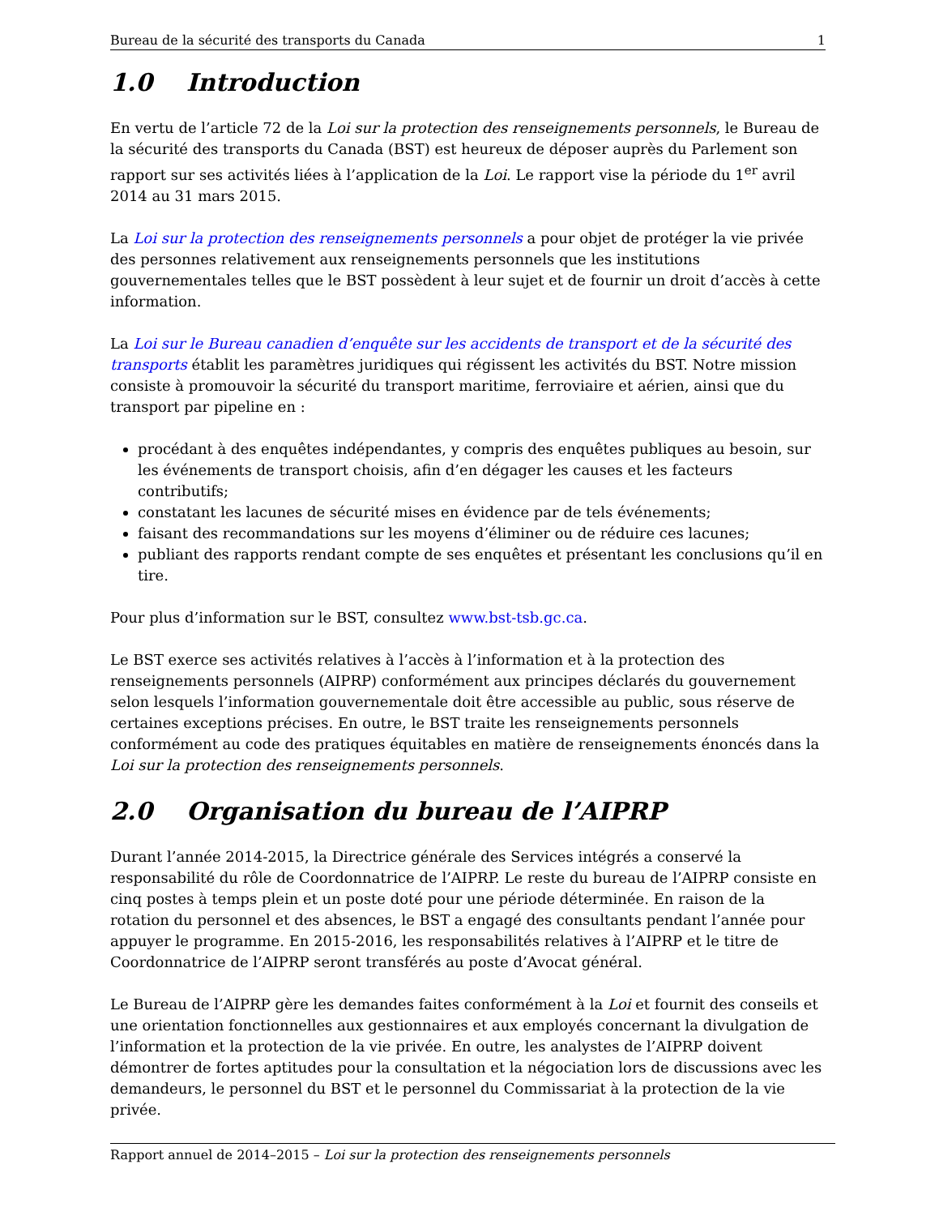Bureau de la sécurité des transports du Canada 1
1.0 Introduction
En vertu de l’article 72 de la Loi sur la protection des renseignements personnels, le Bureau de la sécurité des transports du Canada (BST) est heureux de déposer auprès du Parlement son rapport sur ses activités liées à l’application de la Loi. Le rapport vise la période du 1<sup>er</sup> avril 2014 au 31 mars 2015.
La Loi sur la protection des renseignements personnels a pour objet de protéger la vie privée des personnes relativement aux renseignements personnels que les institutions gouvernementales telles que le BST possèdent à leur sujet et de fournir un droit d’accès à cette information.
La Loi sur le Bureau canadien d’enquête sur les accidents de transport et de la sécurité des transports établit les paramètres juridiques qui régissent les activités du BST. Notre mission consiste à promouvoir la sécurité du transport maritime, ferroviaire et aérien, ainsi que du transport par pipeline en :
procédant à des enquêtes indépendantes, y compris des enquêtes publiques au besoin, sur les événements de transport choisis, afin d’en dégager les causes et les facteurs contributifs;
constatant les lacunes de sécurité mises en évidence par de tels événements;
faisant des recommandations sur les moyens d’éliminer ou de réduire ces lacunes;
publiant des rapports rendant compte de ses enquêtes et présentant les conclusions qu’il en tire.
Pour plus d’information sur le BST, consultez www.bst-tsb.gc.ca.
Le BST exerce ses activités relatives à l’accès à l’information et à la protection des renseignements personnels (AIPRP) conformément aux principes déclarés du gouvernement selon lesquels l’information gouvernementale doit être accessible au public, sous réserve de certaines exceptions précises. En outre, le BST traite les renseignements personnels conformément au code des pratiques équitables en matière de renseignements énoncés dans la Loi sur la protection des renseignements personnels.
2.0 Organisation du bureau de l’AIPRP
Durant l’année 2014-2015, la Directrice générale des Services intégrés a conservé la responsabilité du rôle de Coordonnatrice de l’AIPRP. Le reste du bureau de l’AIPRP consiste en cinq postes à temps plein et un poste doté pour une période déterminée. En raison de la rotation du personnel et des absences, le BST a engagé des consultants pendant l’année pour appuyer le programme. En 2015-2016, les responsabilités relatives à l’AIPRP et le titre de Coordonnatrice de l’AIPRP seront transférés au poste d’Avocat général.
Le Bureau de l’AIPRP gère les demandes faites conformément à la Loi et fournit des conseils et une orientation fonctionnelles aux gestionnaires et aux employés concernant la divulgation de l’information et la protection de la vie privée. En outre, les analystes de l’AIPRP doivent démontrer de fortes aptitudes pour la consultation et la négociation lors de discussions avec les demandeurs, le personnel du BST et le personnel du Commissariat à la protection de la vie privée.
Rapport annuel de 2014–2015 – Loi sur la protection des renseignements personnels